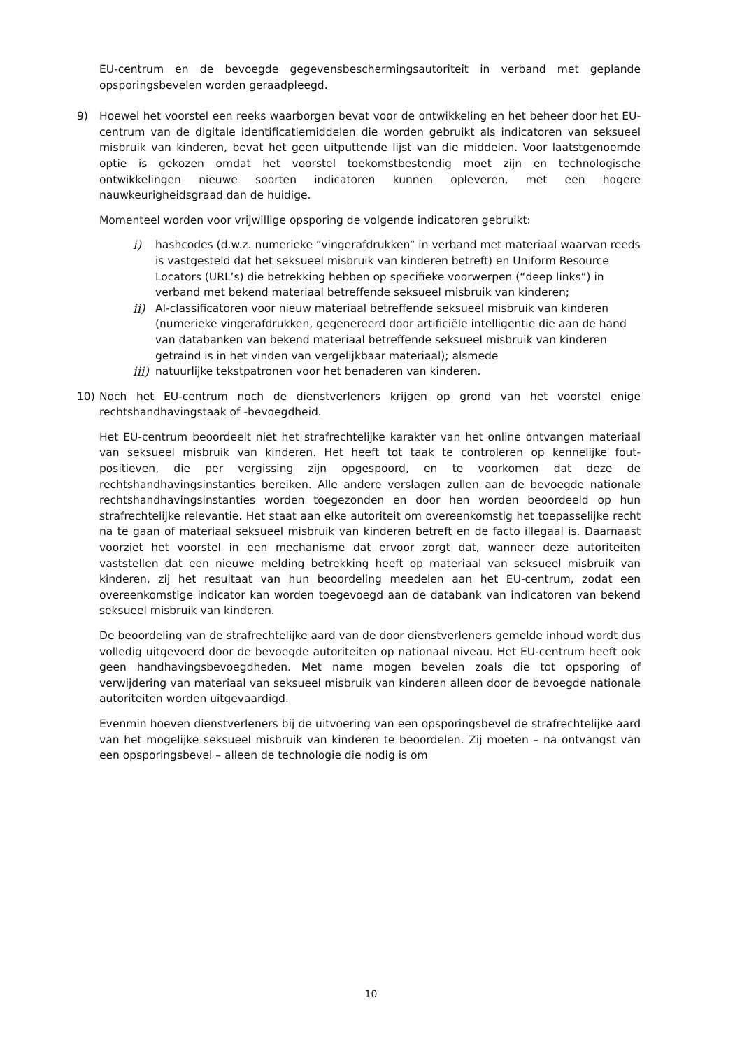EU-centrum en de bevoegde gegevensbeschermingsautoriteit in verband met geplande opsporingsbevelen worden geraadpleegd.
9) Hoewel het voorstel een reeks waarborgen bevat voor de ontwikkeling en het beheer door het EU-centrum van de digitale identificatiemiddelen die worden gebruikt als indicatoren van seksueel misbruik van kinderen, bevat het geen uitputtende lijst van die middelen. Voor laatstgenoemde optie is gekozen omdat het voorstel toekomstbestendig moet zijn en technologische ontwikkelingen nieuwe soorten indicatoren kunnen opleveren, met een hogere nauwkeurigheidsgraad dan de huidige.
Momenteel worden voor vrijwillige opsporing de volgende indicatoren gebruikt:
i) hashcodes (d.w.z. numerieke “vingerafdrukken” in verband met materiaal waarvan reeds is vastgesteld dat het seksueel misbruik van kinderen betreft) en Uniform Resource Locators (URL’s) die betrekking hebben op specifieke voorwerpen (“deep links”) in verband met bekend materiaal betreffende seksueel misbruik van kinderen;
ii) AI-classificatoren voor nieuw materiaal betreffende seksueel misbruik van kinderen (numerieke vingerafdrukken, gegenereerd door artificiële intelligentie die aan de hand van databanken van bekend materiaal betreffende seksueel misbruik van kinderen getraind is in het vinden van vergelijkbaar materiaal); alsmede
iii) natuurlijke tekstpatronen voor het benaderen van kinderen.
10) Noch het EU-centrum noch de dienstverleners krijgen op grond van het voorstel enige rechtshandhavingstaak of -bevoegdheid.
Het EU-centrum beoordeelt niet het strafrechtelijke karakter van het online ontvangen materiaal van seksueel misbruik van kinderen. Het heeft tot taak te controleren op kennelijke fout-positieven, die per vergissing zijn opgespoord, en te voorkomen dat deze de rechtshandhavingsinstanties bereiken. Alle andere verslagen zullen aan de bevoegde nationale rechtshandhavingsinstanties worden toegezonden en door hen worden beoordeeld op hun strafrechtelijke relevantie. Het staat aan elke autoriteit om overeenkomstig het toepasselijke recht na te gaan of materiaal seksueel misbruik van kinderen betreft en de facto illegaal is. Daarnaast voorziet het voorstel in een mechanisme dat ervoor zorgt dat, wanneer deze autoriteiten vaststellen dat een nieuwe melding betrekking heeft op materiaal van seksueel misbruik van kinderen, zij het resultaat van hun beoordeling meedelen aan het EU-centrum, zodat een overeenkomstige indicator kan worden toegevoegd aan de databank van indicatoren van bekend seksueel misbruik van kinderen.
De beoordeling van de strafrechtelijke aard van de door dienstverleners gemelde inhoud wordt dus volledig uitgevoerd door de bevoegde autoriteiten op nationaal niveau. Het EU-centrum heeft ook geen handhavingsbevoegdheden. Met name mogen bevelen zoals die tot opsporing of verwijdering van materiaal van seksueel misbruik van kinderen alleen door de bevoegde nationale autoriteiten worden uitgevaardigd.
Evenmin hoeven dienstverleners bij de uitvoering van een opsporingsbevel de strafrechtelijke aard van het mogelijke seksueel misbruik van kinderen te beoordelen. Zij moeten – na ontvangst van een opsporingsbevel – alleen de technologie die nodig is om
10